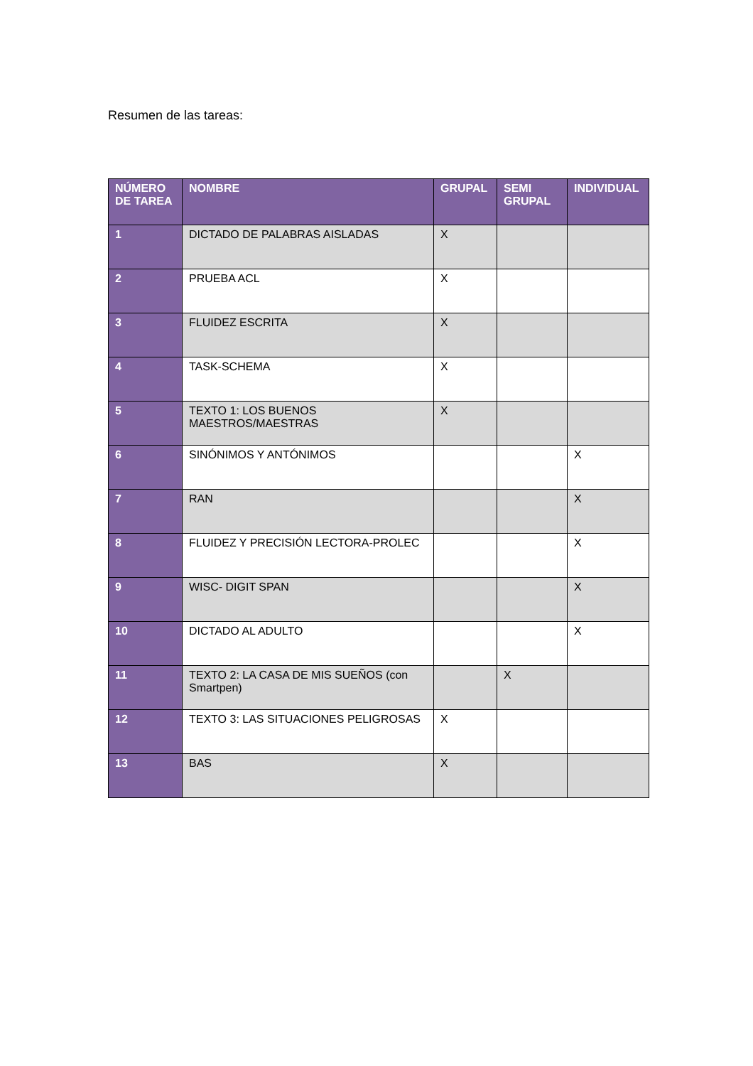Resumen de las tareas:
| NÚMERO DE TAREA | NOMBRE | GRUPAL | SEMI GRUPAL | INDIVIDUAL |
| --- | --- | --- | --- | --- |
| 1 | DICTADO DE PALABRAS AISLADAS | X | | |
| 2 | PRUEBA ACL | X | | |
| 3 | FLUIDEZ ESCRITA | X | | |
| 4 | TASK-SCHEMA | X | | |
| 5 | TEXTO 1: LOS BUENOS MAESTROS/MAESTRAS | X | | |
| 6 | SINÓNIMOS Y ANTÓNIMOS | | | X |
| 7 | RAN | | | X |
| 8 | FLUIDEZ Y PRECISIÓN LECTORA-PROLEC | | | X |
| 9 | WISC- DIGIT SPAN | | | X |
| 10 | DICTADO AL ADULTO | | | X |
| 11 | TEXTO 2: LA CASA DE MIS SUEÑOS (con Smartpen) | | X | |
| 12 | TEXTO 3: LAS SITUACIONES PELIGROSAS | X | | |
| 13 | BAS | X | | |